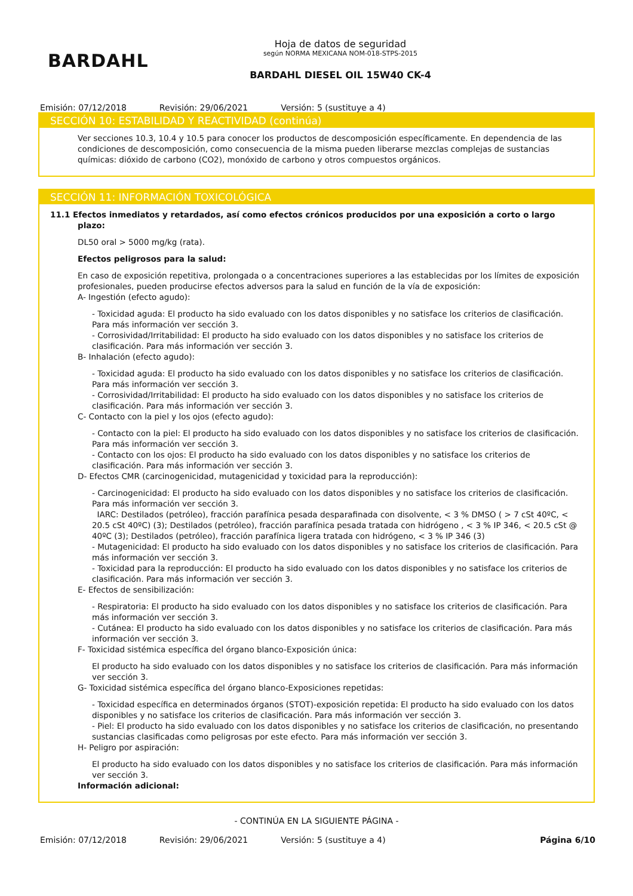BARDAHL
Hoja de datos de seguridad
según NORMA MEXICANA NOM-018-STPS-2015
BARDAHL DIESEL OIL 15W40 CK-4
Emisión: 07/12/2018 Revisión: 29/06/2021 Versión: 5 (sustituye a 4)
SECCIÓN 10: ESTABILIDAD Y REACTIVIDAD (continúa)
Ver secciones 10.3, 10.4 y 10.5 para conocer los productos de descomposición específicamente. En dependencia de las condiciones de descomposición, como consecuencia de la misma pueden liberarse mezclas complejas de sustancias químicas: dióxido de carbono (CO2), monóxido de carbono y otros compuestos orgánicos.
SECCIÓN 11: INFORMACIÓN TOXICOLÓGICA
11.1 Efectos inmediatos y retardados, así como efectos crónicos producidos por una exposición a corto o largo plazo:
DL50 oral > 5000 mg/kg (rata).
Efectos peligrosos para la salud:
En caso de exposición repetitiva, prolongada o a concentraciones superiores a las establecidas por los límites de exposición profesionales, pueden producirse efectos adversos para la salud en función de la vía de exposición:
A- Ingestión (efecto agudo):
- Toxicidad aguda: El producto ha sido evaluado con los datos disponibles y no satisface los criterios de clasificación. Para más información ver sección 3.
- Corrosividad/Irritabilidad: El producto ha sido evaluado con los datos disponibles y no satisface los criterios de clasificación. Para más información ver sección 3.
B- Inhalación (efecto agudo):
- Toxicidad aguda: El producto ha sido evaluado con los datos disponibles y no satisface los criterios de clasificación. Para más información ver sección 3.
- Corrosividad/Irritabilidad: El producto ha sido evaluado con los datos disponibles y no satisface los criterios de clasificación. Para más información ver sección 3.
C- Contacto con la piel y los ojos (efecto agudo):
- Contacto con la piel: El producto ha sido evaluado con los datos disponibles y no satisface los criterios de clasificación. Para más información ver sección 3.
- Contacto con los ojos: El producto ha sido evaluado con los datos disponibles y no satisface los criterios de clasificación. Para más información ver sección 3.
D- Efectos CMR (carcinogenicidad, mutagenicidad y toxicidad para la reproducción):
- Carcinogenicidad: El producto ha sido evaluado con los datos disponibles y no satisface los criterios de clasificación. Para más información ver sección 3.
IARC: Destilados (petróleo), fracción parafínica pesada desparafinada con disolvente, < 3 % DMSO ( > 7 cSt 40ºC, < 20.5 cSt 40ºC) (3); Destilados (petróleo), fracción parafínica pesada tratada con hidrógeno , < 3 % IP 346, < 20.5 cSt @ 40ºC (3); Destilados (petróleo), fracción parafínica ligera tratada con hidrógeno, < 3 % IP 346 (3)
- Mutagenicidad: El producto ha sido evaluado con los datos disponibles y no satisface los criterios de clasificación. Para más información ver sección 3.
- Toxicidad para la reproducción: El producto ha sido evaluado con los datos disponibles y no satisface los criterios de clasificación. Para más información ver sección 3.
E- Efectos de sensibilización:
- Respiratoria: El producto ha sido evaluado con los datos disponibles y no satisface los criterios de clasificación. Para más información ver sección 3.
- Cutánea: El producto ha sido evaluado con los datos disponibles y no satisface los criterios de clasificación. Para más información ver sección 3.
F- Toxicidad sistémica específica del órgano blanco-Exposición única:
El producto ha sido evaluado con los datos disponibles y no satisface los criterios de clasificación. Para más información ver sección 3.
G- Toxicidad sistémica específica del órgano blanco-Exposiciones repetidas:
- Toxicidad específica en determinados órganos (STOT)-exposición repetida: El producto ha sido evaluado con los datos disponibles y no satisface los criterios de clasificación. Para más información ver sección 3.
- Piel: El producto ha sido evaluado con los datos disponibles y no satisface los criterios de clasificación, no presentando sustancias clasificadas como peligrosas por este efecto. Para más información ver sección 3.
H- Peligro por aspiración:
El producto ha sido evaluado con los datos disponibles y no satisface los criterios de clasificación. Para más información ver sección 3.
Información adicional:
- CONTINÚA EN LA SIGUIENTE PÁGINA -
Emisión: 07/12/2018 Revisión: 29/06/2021 Versión: 5 (sustituye a 4) Página 6/10